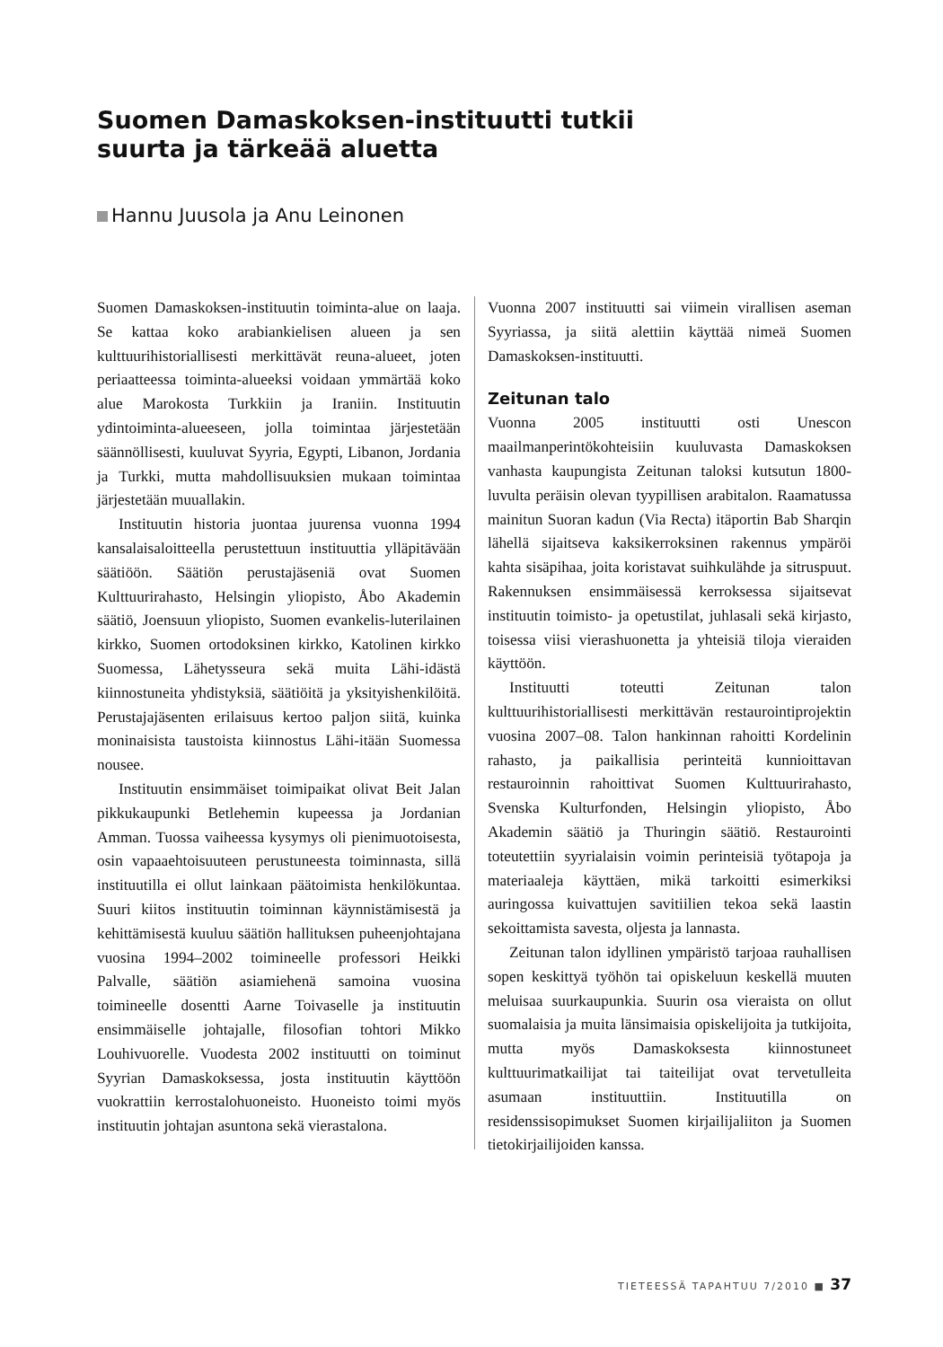Suomen Damaskoksen-instituutti tutkii suurta ja tärkeää aluetta
Hannu Juusola ja Anu Leinonen
Suomen Damaskoksen-instituutin toiminta-alue on laaja. Se kattaa koko arabiankielisen alueen ja sen kulttuurihistoriallisesti merkittävät reuna-alueet, joten periaatteessa toiminta-alueeksi voidaan ymmärtää koko alue Marokosta Turkkiin ja Iraniin. Instituutin ydintoiminta-alueeseen, jolla toimintaa järjestetään säännöllisesti, kuuluvat Syyria, Egypti, Libanon, Jordania ja Turkki, mutta mahdollisuuksien mukaan toimintaa järjestetään muuallakin.
Instituutin historia juontaa juurensa vuonna 1994 kansalaisaloitteella perustettuun instituuttia ylläpitävään säätiöön. Säätiön perustajäseniä ovat Suomen Kulttuurirahasto, Helsingin yliopisto, Åbo Akademin säätiö, Joensuun yliopisto, Suomen evankelis-luterilainen kirkko, Suomen ortodoksinen kirkko, Katolinen kirkko Suomessa, Lähetysseura sekä muita Lähi-idästä kiinnostuneita yhdistyksiä, säätiöitä ja yksityishenkilöitä. Perustajajäsenten erilaisuus kertoo paljon siitä, kuinka moninaisista taustoista kiinnostus Lähi-itään Suomessa nousee.
Instituutin ensimmäiset toimipaikat olivat Beit Jalan pikkukaupunki Betlehemin kupeessa ja Jordanian Amman. Tuossa vaiheessa kysymys oli pienimuotoisesta, osin vapaaehtoisuuteen perustuneesta toiminnasta, sillä instituutilla ei ollut lainkaan päätoimista henkilökuntaa. Suuri kiitos instituutin toiminnan käynnistämisestä ja kehittämisestä kuuluu säätiön hallituksen puheenjohtajana vuosina 1994–2002 toimineelle professori Heikki Palvalle, säätiön asiamiehenä samoina vuosina toimineelle dosentti Aarne Toivaselle ja instituutin ensimmäiselle johtajalle, filosofian tohtori Mikko Louhivuorelle. Vuodesta 2002 instituutti on toiminut Syyrian Damaskoksessa, josta instituutin käyttöön vuokrattiin kerrostalohuoneisto. Huoneisto toimi myös instituutin johtajan asuntona sekä vierastalona.
Vuonna 2007 instituutti sai viimein virallisen aseman Syyriassa, ja siitä alettiin käyttää nimeä Suomen Damaskoksen-instituutti.
Zeitunan talo
Vuonna 2005 instituutti osti Unescon maailmanperintökohteisiin kuuluvasta Damaskoksen vanhasta kaupungista Zeitunan taloksi kutsutun 1800-luvulta peräisin olevan tyypillisen arabitalon. Raamatussa mainitun Suoran kadun (Via Recta) itäportin Bab Sharqin lähellä sijaitseva kaksikerroksinen rakennus ympäröi kahta sisäpihaa, joita koristavat suihkulähde ja sitruspuut. Rakennuksen ensimmäisessä kerroksessa sijaitsevat instituutin toimisto- ja opetustilat, juhlasali sekä kirjasto, toisessa viisi vierashuonetta ja yhteisiä tiloja vieraiden käyttöön.
Instituutti toteutti Zeitunan talon kulttuurihistoriallisesti merkittävän restaurointiprojektin vuosina 2007–08. Talon hankinnan rahoitti Kordelinin rahasto, ja paikallisia perinteitä kunnioittavan restauroinnin rahoittivat Suomen Kulttuurirahasto, Svenska Kulturfonden, Helsingin yliopisto, Åbo Akademin säätiö ja Thuringin säätiö. Restaurointi toteutettiin syyrialaisin voimin perinteisiä työtapoja ja materiaaleja käyttäen, mikä tarkoitti esimerkiksi auringossa kuivattujen savitiilien tekoa sekä laastin sekoittamista savesta, oljesta ja lannasta.
Zeitunan talon idyllinen ympäristö tarjoaa rauhallisen sopen keskittyä työhön tai opiskeluun keskellä muuten meluisaa suurkaupunkia. Suurin osa vieraista on ollut suomalaisia ja muita länsimaisia opiskelijoita ja tutkijoita, mutta myös Damaskoksesta kiinnostuneet kulttuurimatkailijat tai taiteilijat ovat tervetulleita asumaan instituuttiin. Instituutilla on residenssisopimukset Suomen kirjailijaliiton ja Suomen tietokirjailijoiden kanssa.
TIETEESSÄ TAPAHTUU 7/2010 ■ 37